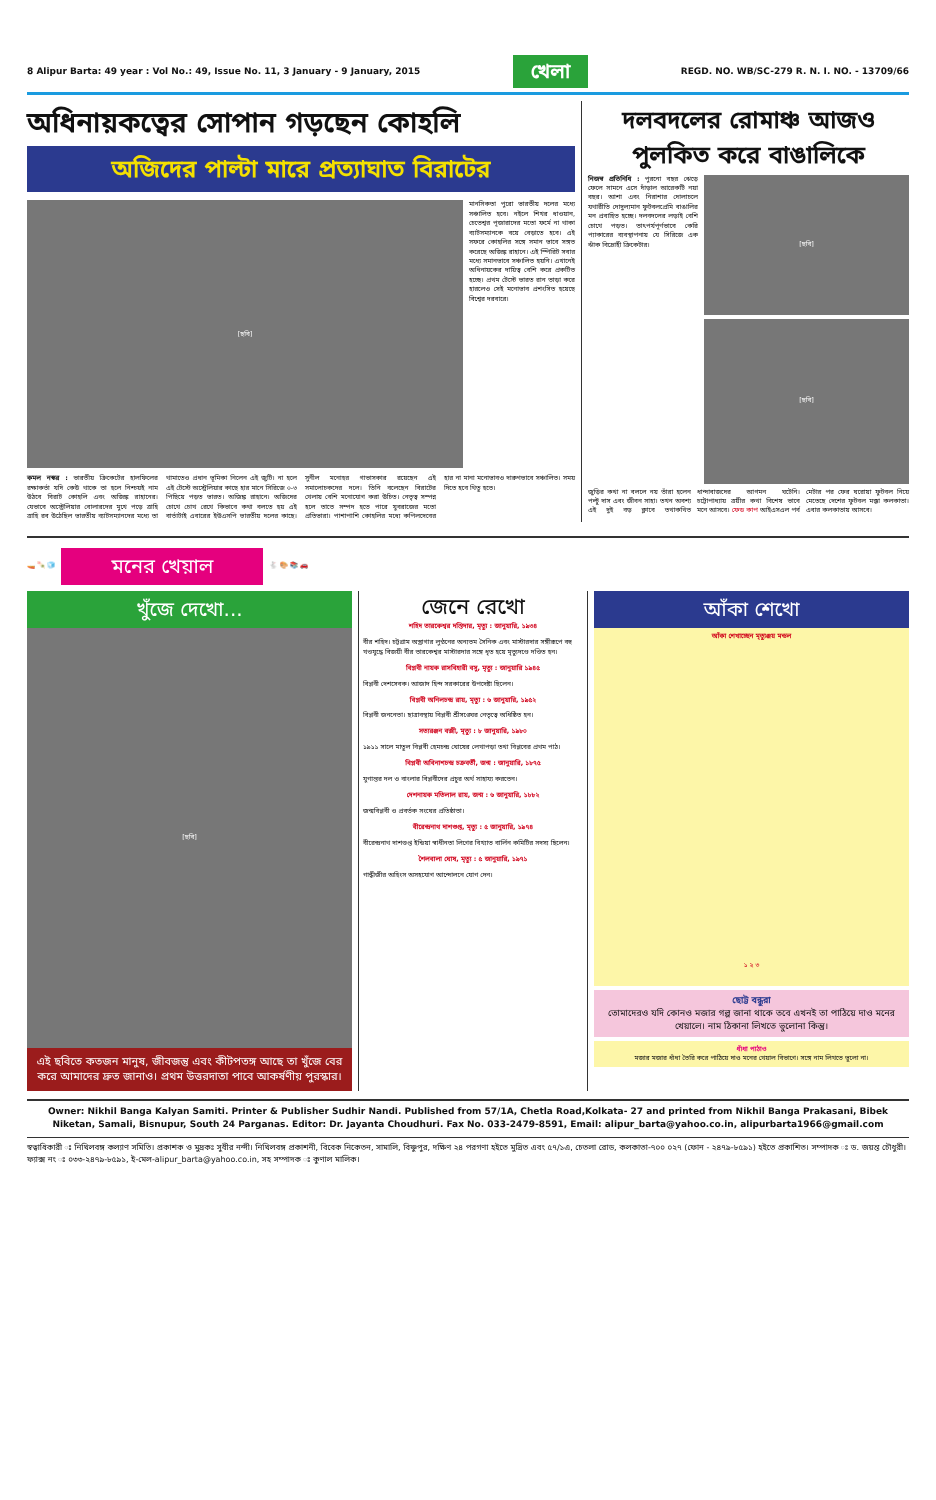8 Alipur Barta: 49 year : Vol No.: 49, Issue No. 11, 3 January - 9 January, 2015 খেলা REGD. NO. WB/SC-279 R. N. I. NO. - 13709/66
অধিনায়কত্বের সোপান গড়ছেন কোহলি
অজিদের পাল্টা মারে প্রত্যাঘাত বিরাটের
[ছবি]
মানসিকতা পুরো ভারতীয় দলের মধ্যে সঞ্চালিত হবে। নইলে শিখর ধাওয়ান, চেতেশ্বর পূজারাদের মতো ফর্মে না থাকা ব্যাটসম্যানকে বয়ে বেড়াতে হবে। এই সফরে কোহলির সঙ্গে সমান ভাবে সঙ্গত করেছে অজিঙ্ক রাহানে। এই স্পিরিট সবার মধ্যে সমানভাবে সঞ্চালিত হয়নি। এখানেই অধিনায়কের দায়িত্ব বেশি করে প্রকটিত হচ্ছে। প্রথম টেস্টে ভারত রান তাড়া করে হারলেও সেই মনোভাব প্রশংসিত হয়েছে বিশ্বের দরবারে।
কমল নস্কর : ভারতীয় ক্রিকেটের হালফিলের রক্ষাকর্তা যদি কেউ থাকে তা হলে নিশ্চয়ই নাম উঠবে বিরাট কোহলি এবং অজিঙ্ক রাহানের। যেভাবে অস্ট্রেলিয়ার বোলারদের মুখে পড়ে ত্রাহি ত্রাহি রব উঠেছিল ভারতীয় ব্যাটসম্যানদের মধ্যে তা থামাতেও প্রধান ভূমিকা নিলেন এই জুটি। না হলে এই টেস্টে অস্ট্রেলিয়ার কাছে হার মানে সিরিজে ০-৩ পিছিয়ে পড়ত ভারত। অজিঙ্ক রাহানে। অজিদের চোখে চোখ রেখে কিভাবে কথা বলতে হয় এই বার্তাটাই এবারের ইউএসপি ভারতীয় দলের কাছে। সুনীল মনোহর গাভাসকার রয়েছেন এই সমালোচকদের দলে। তিনি বলেছেন বিরাটের খেলায় বেশি মনোযোগ করা উচিত। নেতৃত্ব সম্পন্ন হলে তাতে সম্পদ হতে পারে যুবরাজের মতো প্রতিভারা। পাশাপাশি কোহলির মধ্যে কপিলদেবের হার না মানা মনোভাবও দারুণভাবে সঞ্চালিত। সময় দিতে হবে থিতু হতে।
দলবদলের রোমাঞ্চ আজও পুলকিত করে বাঙালিকে
নিজস্ব প্রতিনিধি : পুরনো বছর ঝেড়ে ফেলে সামনে এসে দাঁড়াল আরেকটি নয়া বছর। আশা এবং নিরাশার দোলাচলে যথারীতি দোদুল্যমান ফুটবলপ্রেমি বাঙালির মন প্রবাহিত হচ্ছে। দলবদলের লড়াই বেশি চোখে পড়ত। তাৎপর্যপূর্ণভাবে কেরি প্যাকারের ব্যবস্থাপনায় যে সিরিজে এক ঝাঁক বিদ্রোহী ক্রিকেটার।
[ছবি]
[ছবি]
জুড়ির কথা না বললে নয় তাঁরা হলেন পল্টু দাস এবং জীবন সাহা। তখন অবশ্য এই দুই বড় ক্লাবে তথাকথিত ধান্দাবাজদের আগমন ঘটেনি। চট্টোপাধ্যায় ত্রয়ীর কথা বিশেষ ভাবে মনে আসবে। ফেড কাপ আইএসএল পর্ব মেটার পর ফের ঘরোয়া ফুটবল নিয়ে মেতেছে দেশের ফুটবল মক্কা কলকাতা। এবার কলকাতায় আসবে।
🚤 🍡 🧊 মনের খেয়াল 🐇 🎨 📚 🚗
খুঁজে দেখো...
[ছবি]
এই ছবিতে কতজন মানুষ, জীবজন্তু এবং কীটপতঙ্গ আছে তা খুঁজে বের করে আমাদের দ্রুত জানাও। প্রথম উত্তরদাতা পাবে আকর্ষণীয় পুরস্কার।
জেনে রেখো
শহিদ তারকেশ্বর দস্তিদার, মৃত্যু : জানুয়ারি, ১৯৩৪
বীর শহিদ। চট্টগ্রাম অস্ত্রাগার লুণ্ঠনের অন্যতম সৈনিক এবং মাস্টারদার সঙ্গীরূপে বহু খণ্ডযুদ্ধে বিজয়ী বীর তারকেশ্বর মাস্টারদার সঙ্গে ধৃত হয়ে মৃত্যুদণ্ডে দণ্ডিত হন।
বিপ্লবী নায়ক রাসবিহারী বসু, মৃত্যু : জানুয়ারি ১৯৪৫
বিপ্লবী দেশসেবক। আজাদ হিন্দ সরকারের উপদেষ্টা ছিলেন।
বিপ্লবী অনিলচন্দ্র রায়, মৃত্যু : ৬ জানুয়ারি, ১৯৫২
বিপ্লবী জননেতা। ছাত্রাবস্থায় বিপ্লবী শ্রীসঙ্ঘের নেতৃত্বে অধিষ্ঠিত হন।
সত্যরঞ্জন বক্সী, মৃত্যু : ৮ জানুয়ারি, ১৯৮০
১৯১১ সালে মাতুল বিপ্লবী হেমচন্দ্র ঘোষের লেখাপড়া তথা বিপ্লবের প্রথম পাঠ।
বিপ্লবী অবিনাশচন্দ্র চক্রবর্তী, জন্ম : জানুয়ারি, ১৮৭৫
যুগান্তর দল ও বাংলার বিপ্লবীদের প্রচুর অর্থ সাহায্য করতেন।
দেশনায়ক মতিলাল রায়, জন্ম : ৬ জানুয়ারি, ১৮৮২
জন্মবিপ্লবী ও প্রবর্তক সংঘের প্রতিষ্ঠাতা।
বীরেন্দ্রনাথ দাশগুপ্ত, মৃত্যু : ৫ জানুয়ারি, ১৯৭৪
বীরেন্দ্রনাথ দাশগুপ্ত ইন্ডিয়া স্বাধীনতা লিগের বিখ্যাত বার্লিন কমিটির সদস্য ছিলেন।
শৈলবালা ঘোষ, মৃত্যু : ৫ জানুয়ারি, ১৯৭১
গান্ধীজীর অহিংস অসহযোগ আন্দোলনে যোগ দেন।
আঁকা শেখো
আঁকা শেখাচ্ছেন মৃত্যুঞ্জয় মন্ডল
১ ২ ৩
ছোট্ট বন্ধুরা
তোমাদেরও যদি কোনও মজার গল্প জানা থাকে তবে এখনই তা পাঠিয়ে দাও মনের খেয়ালে। নাম ঠিকানা লিখতে ভুলোনা কিন্তু।
ধাঁধা পাঠাও
মজার মজার ধাঁধা তৈরি করে পাঠিয়ে দাও মনের খেয়াল বিভাগে। সঙ্গে নাম লিখতে ভুলো না।
Owner: Nikhil Banga Kalyan Samiti. Printer & Publisher Sudhir Nandi. Published from 57/1A, Chetla Road,Kolkata- 27 and printed from Nikhil Banga Prakasani, Bibek Niketan, Samali, Bisnupur, South 24 Parganas. Editor: Dr. Jayanta Choudhuri. Fax No. 033-2479-8591, Email: alipur_barta@yahoo.co.in, alipurbarta1966@gmail.com
স্বত্বাধিকারী ঃ নিখিলবঙ্গ কল্যাণ সমিতি। প্রকাশক ও মুদ্রকঃ সুধীর নন্দী। নিখিলবঙ্গ প্রকাশনী, বিবেক নিকেতন, সামালি, বিষ্ণুপুর, দক্ষিণ ২৪ পরগণা হইতে মুদ্রিত এবং ৫৭/১এ, চেতলা রোড, কলকাতা-৭০০ ০২৭ (ফোন - ২৪৭৯-৮৫৯১) হইতে প্রকাশিত। সম্পাদক ঃ ড. জয়ন্ত চৌধুরী। ফ্যাক্স নং ঃ ০৩৩-২৪৭৯-৮৫৯১, ই-মেল-alipur_barta@yahoo.co.in, সহ সম্পাদক ঃ কুণাল মালিক।